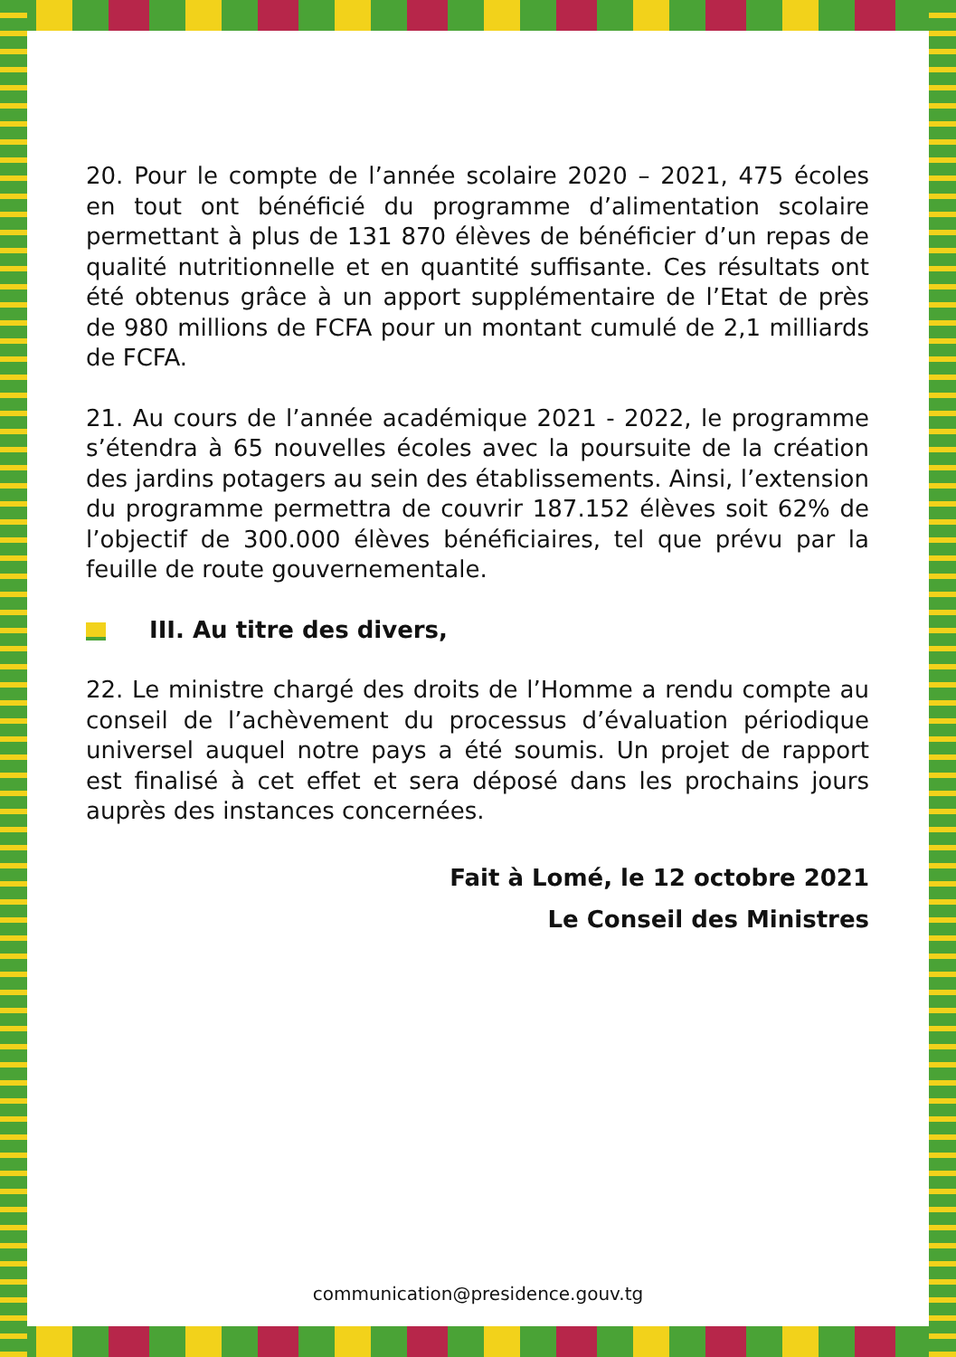20. Pour le compte de l’année scolaire 2020 – 2021, 475 écoles en tout ont bénéficié du programme d’alimentation scolaire permettant à plus de 131 870 élèves de bénéficier d’un repas de qualité nutritionnelle et en quantité suffisante. Ces résultats ont été obtenus grâce à un apport supplémentaire de l’Etat de près de 980 millions de FCFA pour un montant cumulé de 2,1 milliards de FCFA.
21. Au cours de l’année académique 2021 - 2022, le programme s’étendra à 65 nouvelles écoles avec la poursuite de la création des jardins potagers au sein des établissements. Ainsi, l’extension du programme permettra de couvrir 187.152 élèves soit 62% de l’objectif de 300.000 élèves bénéficiaires, tel que prévu par la feuille de route gouvernementale.
III. Au titre des divers,
22. Le ministre chargé des droits de l’Homme a rendu compte au conseil de l’achèvement du processus d’évaluation périodique universel auquel notre pays a été soumis. Un projet de rapport est finalisé à cet effet et sera déposé dans les prochains jours auprès des instances concernées.
Fait à Lomé, le 12 octobre 2021
Le Conseil des Ministres
communication@presidence.gouv.tg